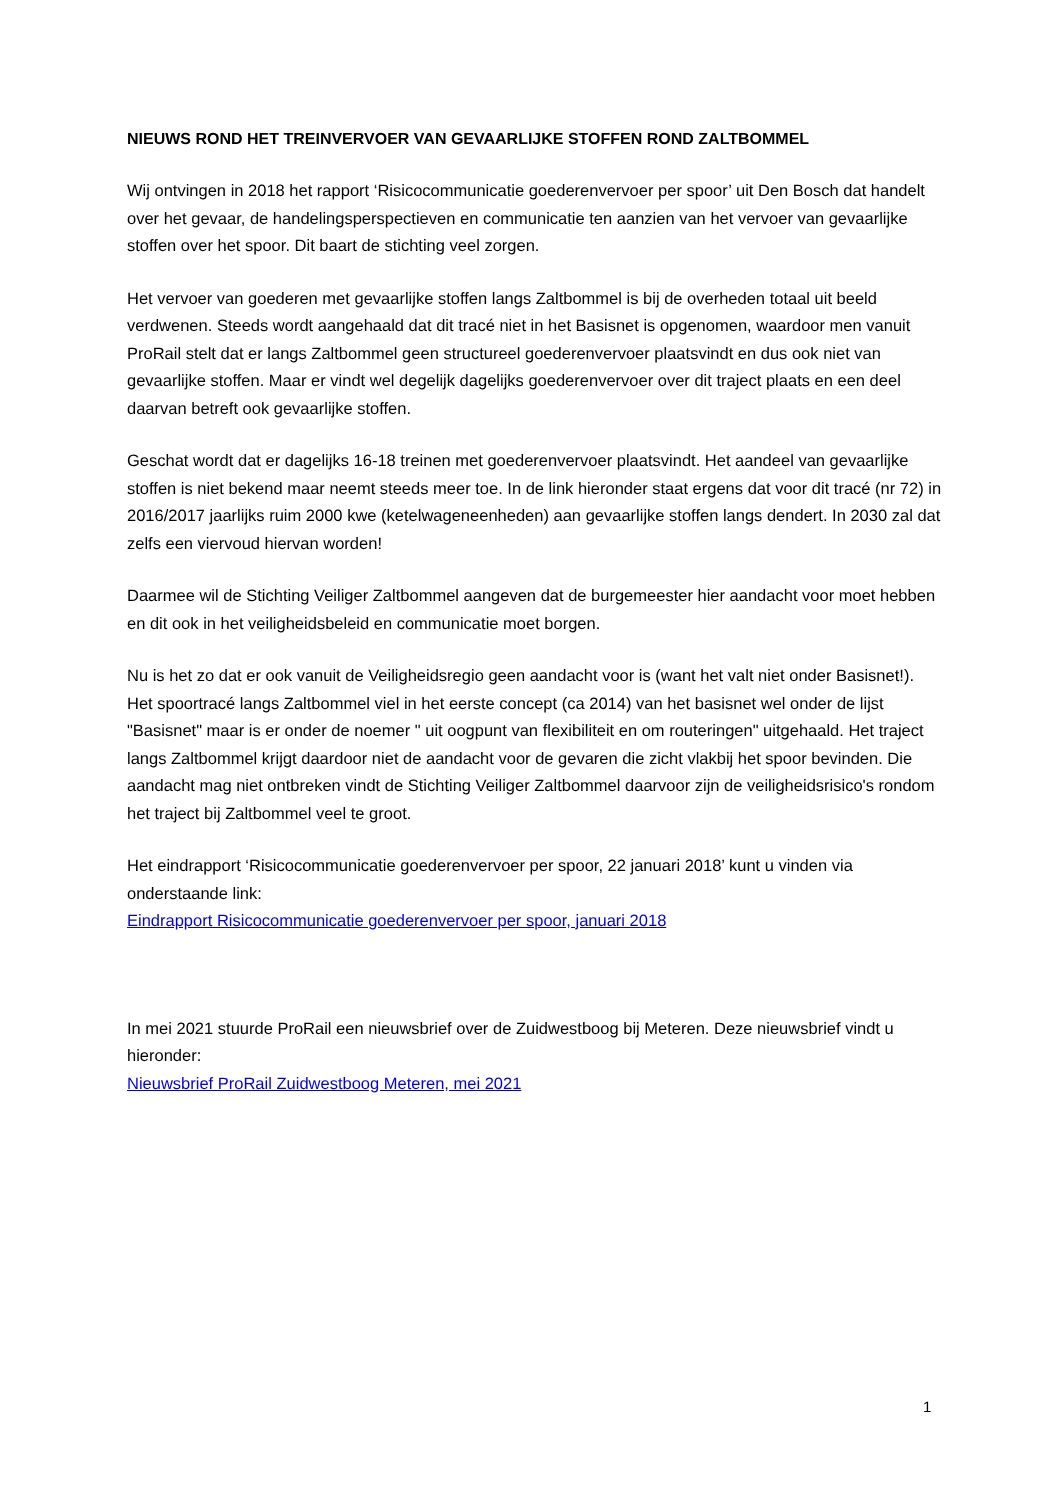NIEUWS ROND HET TREINVERVOER VAN GEVAARLIJKE STOFFEN ROND ZALTBOMMEL
Wij ontvingen in 2018 het rapport ‘Risicocommunicatie goederenvervoer per spoor’ uit Den Bosch dat handelt over het gevaar, de handelingsperspectieven en communicatie ten aanzien van het vervoer van gevaarlijke stoffen over het spoor. Dit baart de stichting veel zorgen.
Het vervoer van goederen met gevaarlijke stoffen langs Zaltbommel is bij de overheden totaal uit beeld verdwenen. Steeds wordt aangehaald dat dit tracé niet in het Basisnet is opgenomen, waardoor men vanuit ProRail stelt dat er langs Zaltbommel geen structureel goederenvervoer plaatsvindt en dus ook niet van gevaarlijke stoffen. Maar er vindt wel degelijk dagelijks goederenvervoer over dit traject plaats en een deel daarvan betreft ook gevaarlijke stoffen.
Geschat wordt dat er dagelijks 16-18 treinen met goederenvervoer plaatsvindt. Het aandeel van gevaarlijke stoffen is niet bekend maar neemt steeds meer toe. In de link hieronder staat ergens dat voor dit tracé (nr 72) in 2016/2017 jaarlijks ruim 2000 kwe (ketelwageneenheden) aan gevaarlijke stoffen langs dendert. In 2030 zal dat zelfs een viervoud hiervan worden!
Daarmee wil de Stichting Veiliger Zaltbommel aangeven dat de burgemeester hier aandacht voor moet hebben en dit ook in het veiligheidsbeleid en communicatie moet borgen.
Nu is het zo dat er ook vanuit de Veiligheidsregio geen aandacht voor is (want het valt niet onder Basisnet!). Het spoortracé langs Zaltbommel viel in het eerste concept (ca 2014) van het basisnet wel onder de lijst "Basisnet" maar is er onder de noemer " uit oogpunt van flexibiliteit en om routeringen" uitgehaald. Het traject langs Zaltbommel krijgt daardoor niet de aandacht voor de gevaren die zicht vlakbij het spoor bevinden. Die aandacht mag niet ontbreken vindt de Stichting Veiliger Zaltbommel daarvoor zijn de veiligheidsrisico's rondom het traject bij Zaltbommel veel te groot.
Het eindrapport ‘Risicocommunicatie goederenvervoer per spoor, 22 januari 2018’ kunt u vinden via onderstaande link:
Eindrapport Risicocommunicatie goederenvervoer per spoor, januari 2018
In mei 2021 stuurde ProRail een nieuwsbrief over de Zuidwestboog bij Meteren. Deze nieuwsbrief vindt u hieronder:
Nieuwsbrief ProRail Zuidwestboog Meteren, mei 2021
1